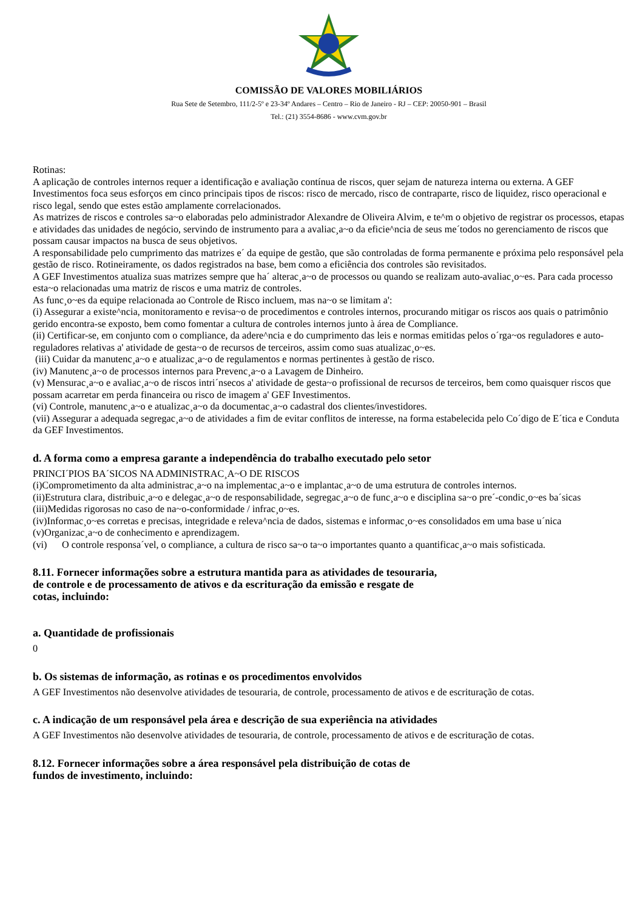COMISSÃO DE VALORES MOBILIÁRIOS
Rua Sete de Setembro, 111/2-5º e 23-34º Andares – Centro – Rio de Janeiro - RJ – CEP: 20050-901 – Brasil
Tel.: (21) 3554-8686 - www.cvm.gov.br
Rotinas:
A aplicação de controles internos requer a identificação e avaliação contínua de riscos, quer sejam de natureza interna ou externa. A GEF Investimentos foca seus esforços em cinco principais tipos de riscos: risco de mercado, risco de contraparte, risco de liquidez, risco operacional e risco legal, sendo que estes estão amplamente correlacionados.
As matrizes de riscos e controles sa~o elaboradas pelo administrador Alexandre de Oliveira Alvim, e te^m o objetivo de registrar os processos, etapas e atividades das unidades de negócio, servindo de instrumento para a avaliac¸a~o da eficie^ncia de seus me´todos no gerenciamento de riscos que possam causar impactos na busca de seus objetivos.
A responsabilidade pelo cumprimento das matrizes e´ da equipe de gestão, que são controladas de forma permanente e próxima pelo responsável pela gestão de risco. Rotineiramente, os dados registrados na base, bem como a eficiência dos controles são revisitados.
A GEF Investimentos atualiza suas matrizes sempre que ha´ alterac¸a~o de processos ou quando se realizam auto-avaliac¸o~es. Para cada processo esta~o relacionadas uma matriz de riscos e uma matriz de controles.
As func¸o~es da equipe relacionada ao Controle de Risco incluem, mas na~o se limitam a':
(i) Assegurar a existe^ncia, monitoramento e revisa~o de procedimentos e controles internos, procurando mitigar os riscos aos quais o patrimônio gerido encontra-se exposto, bem como fomentar a cultura de controles internos junto à área de Compliance.
(ii) Certificar-se, em conjunto com o compliance, da adere^ncia e do cumprimento das leis e normas emitidas pelos o´rga~os reguladores e auto-reguladores relativas a' atividade de gesta~o de recursos de terceiros, assim como suas atualizac¸o~es.
(iii) Cuidar da manutenc¸a~o e atualizac¸a~o de regulamentos e normas pertinentes à gestão de risco.
(iv) Manutenc¸a~o de processos internos para Prevenc¸a~o a Lavagem de Dinheiro.
(v) Mensurac¸a~o e avaliac¸a~o de riscos intri´nsecos a' atividade de gesta~o profissional de recursos de terceiros, bem como quaisquer riscos que possam acarretar em perda financeira ou risco de imagem a' GEF Investimentos.
(vi) Controle, manutenc¸a~o e atualizac¸a~o da documentac¸a~o cadastral dos clientes/investidores.
(vii) Assegurar a adequada segregac¸a~o de atividades a fim de evitar conflitos de interesse, na forma estabelecida pelo Co´digo de E´tica e Conduta da GEF Investimentos.
d. A forma como a empresa garante a independência do trabalho executado pelo setor
PRINCI´PIOS BA´SICOS NA ADMINISTRAC¸A~O DE RISCOS
(i)Comprometimento da alta administrac¸a~o na implementac¸a~o e implantac¸a~o de uma estrutura de controles internos.
(ii)Estrutura clara, distribuic¸a~o e delegac¸a~o de responsabilidade, segregac¸a~o de func¸a~o e disciplina sa~o pre´-condic¸o~es ba´sicas
(iii)Medidas rigorosas no caso de na~o-conformidade / infrac¸o~es.
(iv)Informac¸o~es corretas e precisas, integridade e releva^ncia de dados, sistemas e informac¸o~es consolidados em uma base u´nica
(v)Organizac¸a~o de conhecimento e aprendizagem.
(vi) O controle responsa´vel, o compliance, a cultura de risco sa~o ta~o importantes quanto a quantificac¸a~o mais sofisticada.
8.11. Fornecer informações sobre a estrutura mantida para as atividades de tesouraria,
de controle e de processamento de ativos e da escrituração da emissão e resgate de
cotas, incluindo:
a. Quantidade de profissionais
0
b. Os sistemas de informação, as rotinas e os procedimentos envolvidos
A GEF Investimentos não desenvolve atividades de tesouraria, de controle, processamento de ativos e de escrituração de cotas.
c. A indicação de um responsável pela área e descrição de sua experiência na atividades
A GEF Investimentos não desenvolve atividades de tesouraria, de controle, processamento de ativos e de escrituração de cotas.
8.12. Fornecer informações sobre a área responsável pela distribuição de cotas de
fundos de investimento, incluindo: